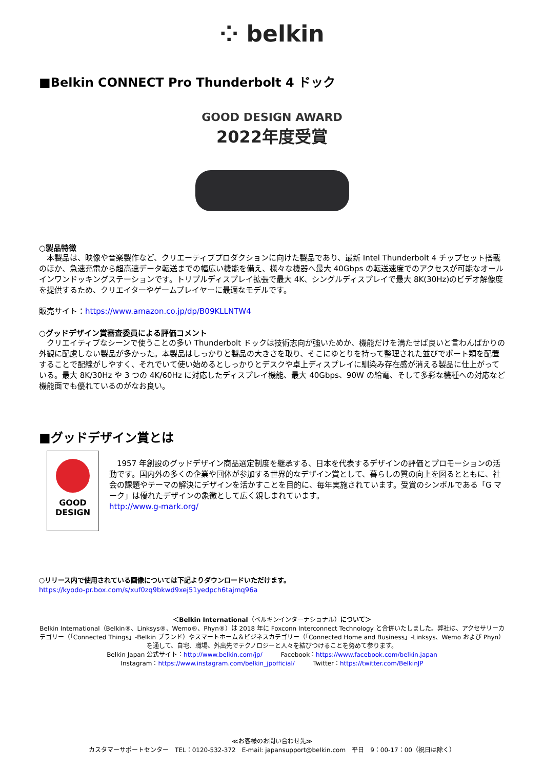⁘ belkin
■Belkin CONNECT Pro Thunderbolt 4 ドック
GOOD DESIGN AWARD
2022年度受賞
○製品特徴
　本製品は、映像や音楽製作など、クリエーティブプロダクションに向けた製品であり、最新 Intel Thunderbolt 4 チップセット搭載のほか、急速充電から超高速データ転送までの幅広い機能を備え、様々な機器へ最大 40Gbps の転送速度でのアクセスが可能なオールインワンドッキングステーションです。トリプルディスプレイ拡張で最大 4K、シングルディスプレイで最大 8K(30Hz)のビデオ解像度を提供するため、クリエイターやゲームプレイヤーに最適なモデルです。
販売サイト：https://www.amazon.co.jp/dp/B09KLLNTW4
○グッドデザイン賞審査委員による評価コメント
　クリエイティブなシーンで使うことの多い Thunderbolt ドックは技術志向が強いためか、機能だけを満たせば良いと言わんばかりの外観に配慮しない製品が多かった。本製品はしっかりと製品の大きさを取り、そこにゆとりを持って整理された並びでポート類を配置することで配線がしやすく、それでいて使い始めるとしっかりとデスクや卓上ディスプレイに馴染み存在感が消える製品に仕上がっている。最大 8K/30Hz や 3 つの 4K/60Hz に対応したディスプレイ機能、最大 40Gbps、90W の給電、そして多彩な機種への対応など機能面でも優れているのがなお良い。
■グッドデザイン賞とは
GOOD
DESIGN
　1957 年創設のグッドデザイン商品選定制度を継承する、日本を代表するデザインの評価とプロモーションの活動です。国内外の多くの企業や団体が参加する世界的なデザイン賞として、暮らしの質の向上を図るとともに、社会の課題やテーマの解決にデザインを活かすことを目的に、毎年実施されています。受賞のシンボルである「G マーク」は優れたデザインの象徴として広く親しまれています。
http://www.g-mark.org/
○リリース内で使用されている画像については下記よりダウンロードいただけます。
https://kyodo-pr.box.com/s/xuf0zq9bkwd9xej51yedpch6tajmq96a
＜Belkin International（ベルキンインターナショナル）について＞
Belkin International（Belkin®、Linksys®、Wemo®、Phyn®）は 2018 年に Foxconn Interconnect Technology と合併いたしました。弊社は、アクセサリーカテゴリー（「Connected Things」-Belkin ブランド）やスマートホーム＆ビジネスカテゴリー（「Connected Home and Business」-Linksys、Wemo および Phyn）を通して、自宅、職場、外出先でテクノロジーと人々を結びつけることを努めて参ります。
Belkin Japan 公式サイト：http://www.belkin.com/jp/　　　Facebook：https://www.facebook.com/belkin.japan
Instagram：https://www.instagram.com/belkin_jpofficial/　　　Twitter：https://twitter.com/BelkinJP
≪お客様のお問い合わせ先≫
カスタマーサポートセンター　TEL：0120-532-372　E-mail: japansupport@belkin.com　平日　9：00-17：00（祝日は除く）